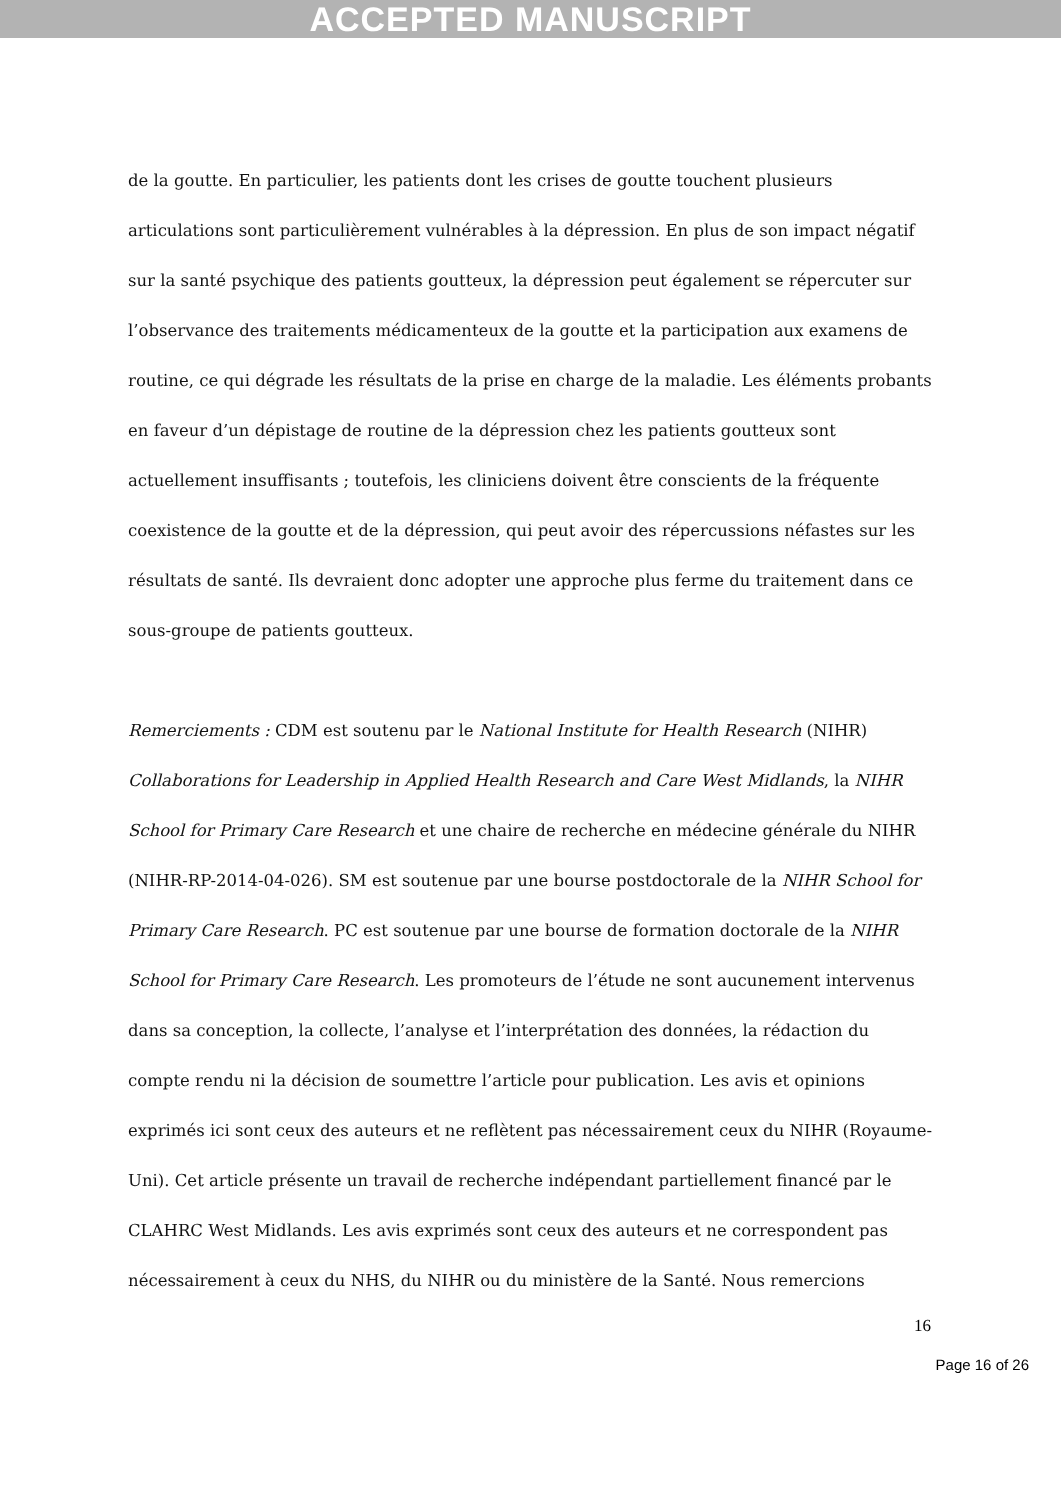ACCEPTED MANUSCRIPT
de la goutte. En particulier, les patients dont les crises de goutte touchent plusieurs articulations sont particulièrement vulnérables à la dépression. En plus de son impact négatif sur la santé psychique des patients goutteux, la dépression peut également se répercuter sur l’observance des traitements médicamenteux de la goutte et la participation aux examens de routine, ce qui dégrade les résultats de la prise en charge de la maladie. Les éléments probants en faveur d’un dépistage de routine de la dépression chez les patients goutteux sont actuellement insuffisants ; toutefois, les cliniciens doivent être conscients de la fréquente coexistence de la goutte et de la dépression, qui peut avoir des répercussions néfastes sur les résultats de santé. Ils devraient donc adopter une approche plus ferme du traitement dans ce sous-groupe de patients goutteux.
Remerciements : CDM est soutenu par le National Institute for Health Research (NIHR) Collaborations for Leadership in Applied Health Research and Care West Midlands, la NIHR School for Primary Care Research et une chaire de recherche en médecine générale du NIHR (NIHR-RP-2014-04-026). SM est soutenue par une bourse postdoctorale de la NIHR School for Primary Care Research. PC est soutenue par une bourse de formation doctorale de la NIHR School for Primary Care Research. Les promoteurs de l’étude ne sont aucunement intervenus dans sa conception, la collecte, l’analyse et l’interprétation des données, la rédaction du compte rendu ni la décision de soumettre l’article pour publication. Les avis et opinions exprimés ici sont ceux des auteurs et ne reflètent pas nécessairement ceux du NIHR (Royaume-Uni). Cet article présente un travail de recherche indépendant partiellement financé par le CLAHRC West Midlands. Les avis exprimés sont ceux des auteurs et ne correspondent pas nécessairement à ceux du NHS, du NIHR ou du ministère de la Santé. Nous remercions
16
Page 16 of 26